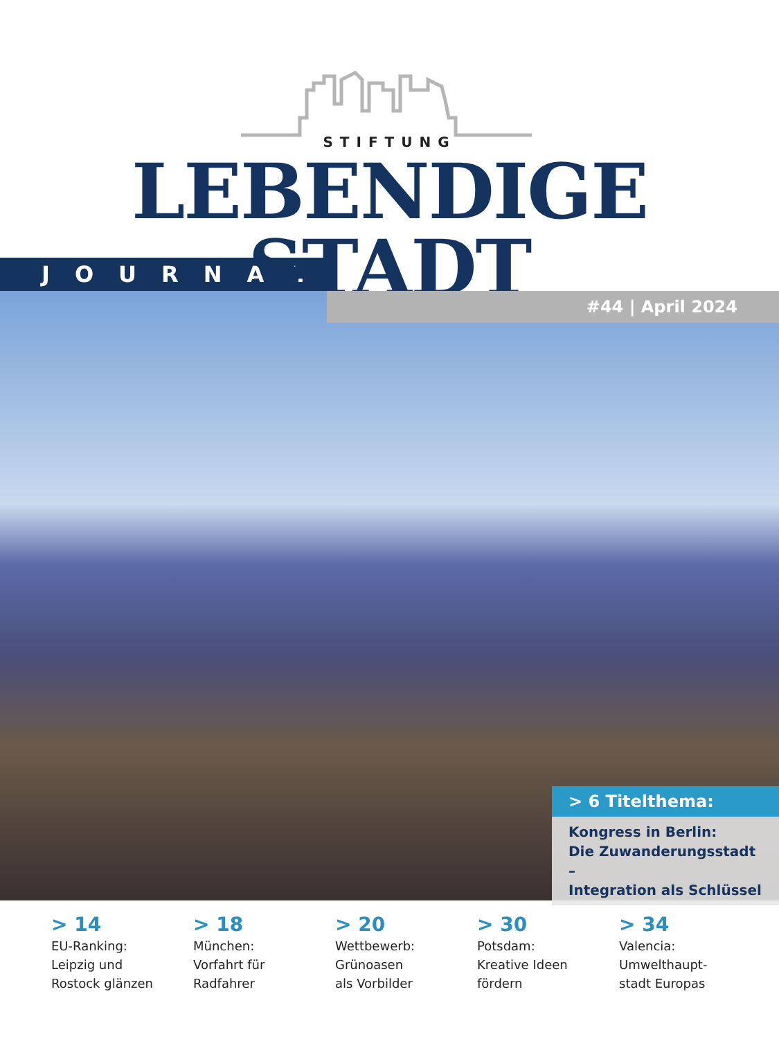STIFTUNG
LEBENDIGE STADT
JOURNAL
#44 | April 2024
> 6 Titelthema:
Kongress in Berlin:
Die Zuwanderungsstadt –
Integration als Schlüssel
> 14
EU-Ranking:
Leipzig und
Rostock glänzen
> 18
München:
Vorfahrt für
Radfahrer
> 20
Wettbewerb:
Grünoasen
als Vorbilder
> 30
Potsdam:
Kreative Ideen
fördern
> 34
Valencia:
Umwelthaupt-
stadt Europas